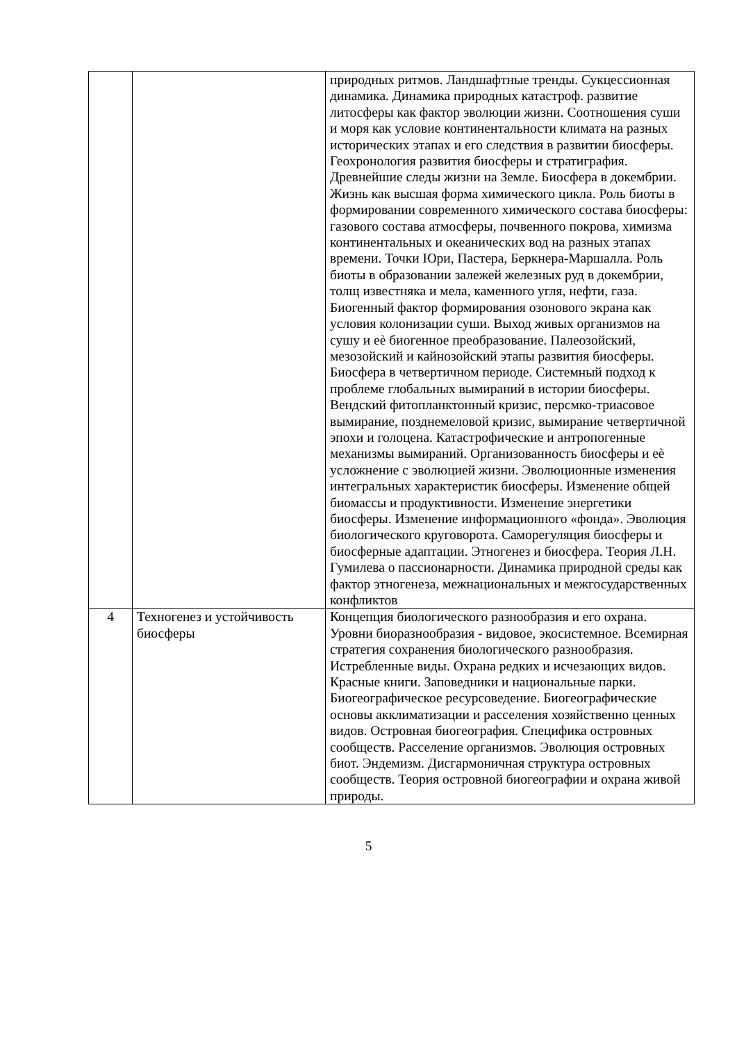| | | природных ритмов. Ландшафтные тренды. Сукцессионная динамика. Динамика природных катастроф. развитие литосферы как фактор эволюции жизни. Соотношения суши и моря как условие континентальности климата на разных исторических этапах и его следствия в развитии биосферы. Геохронология развития биосферы и стратиграфия. Древнейшие следы жизни на Земле. Биосфера в докембрии. Жизнь как высшая форма химического цикла. Роль биоты в формировании современного химического состава биосферы: газового состава атмосферы, почвенного покрова, химизма континентальных и океанических вод на разных этапах времени. Точки Юри, Пастера, Беркнера-Маршалла. Роль биоты в образовании залежей железных руд в докембрии, толщ известняка и мела, каменного угля, нефти, газа. Биогенный фактор формирования озонового экрана как условия колонизации суши. Выход живых организмов на сушу и еѐ биогенное преобразование. Палеозойский, мезозойский и кайнозойский этапы развития биосферы. Биосфера в четвертичном периоде. Системный подход к проблеме глобальных вымираний в истории биосферы. Вендский фитопланктонный кризис, персмко-триасовое вымирание, позднемеловой кризис, вымирание четвертичной эпохи и голоцена. Катастрофические и антропогенные механизмы вымираний. Организованность биосферы и еѐ усложнение с эволюцией жизни. Эволюционные изменения интегральных характеристик биосферы. Изменение общей биомассы и продуктивности. Изменение энергетики биосферы. Изменение информационного «фонда». Эволюция биологического круговорота. Саморегуляция биосферы и биосферные адаптации. Этногенез и биосфера. Теория Л.Н. Гумилева о пассионарности. Динамика природной среды как фактор этногенеза, межнациональных и межгосударственных конфликтов |
| 4 | Техногенез и устойчивость биосферы | Концепция биологического разнообразия и его охрана. Уровни биоразнообразия - видовое, экосистемное. Всемирная стратегия сохранения биологического разнообразия. Истребленные виды. Охрана редких и исчезающих видов. Красные книги. Заповедники и национальные парки. Биогеографическое ресурсоведение. Биогеографические основы акклиматизации и расселения хозяйственно ценных видов. Островная биогеография. Специфика островных сообществ. Расселение организмов. Эволюция островных биот. Эндемизм. Дисгармоничная структура островных сообществ. Теория островной биогеографии и охрана живой природы. |
5